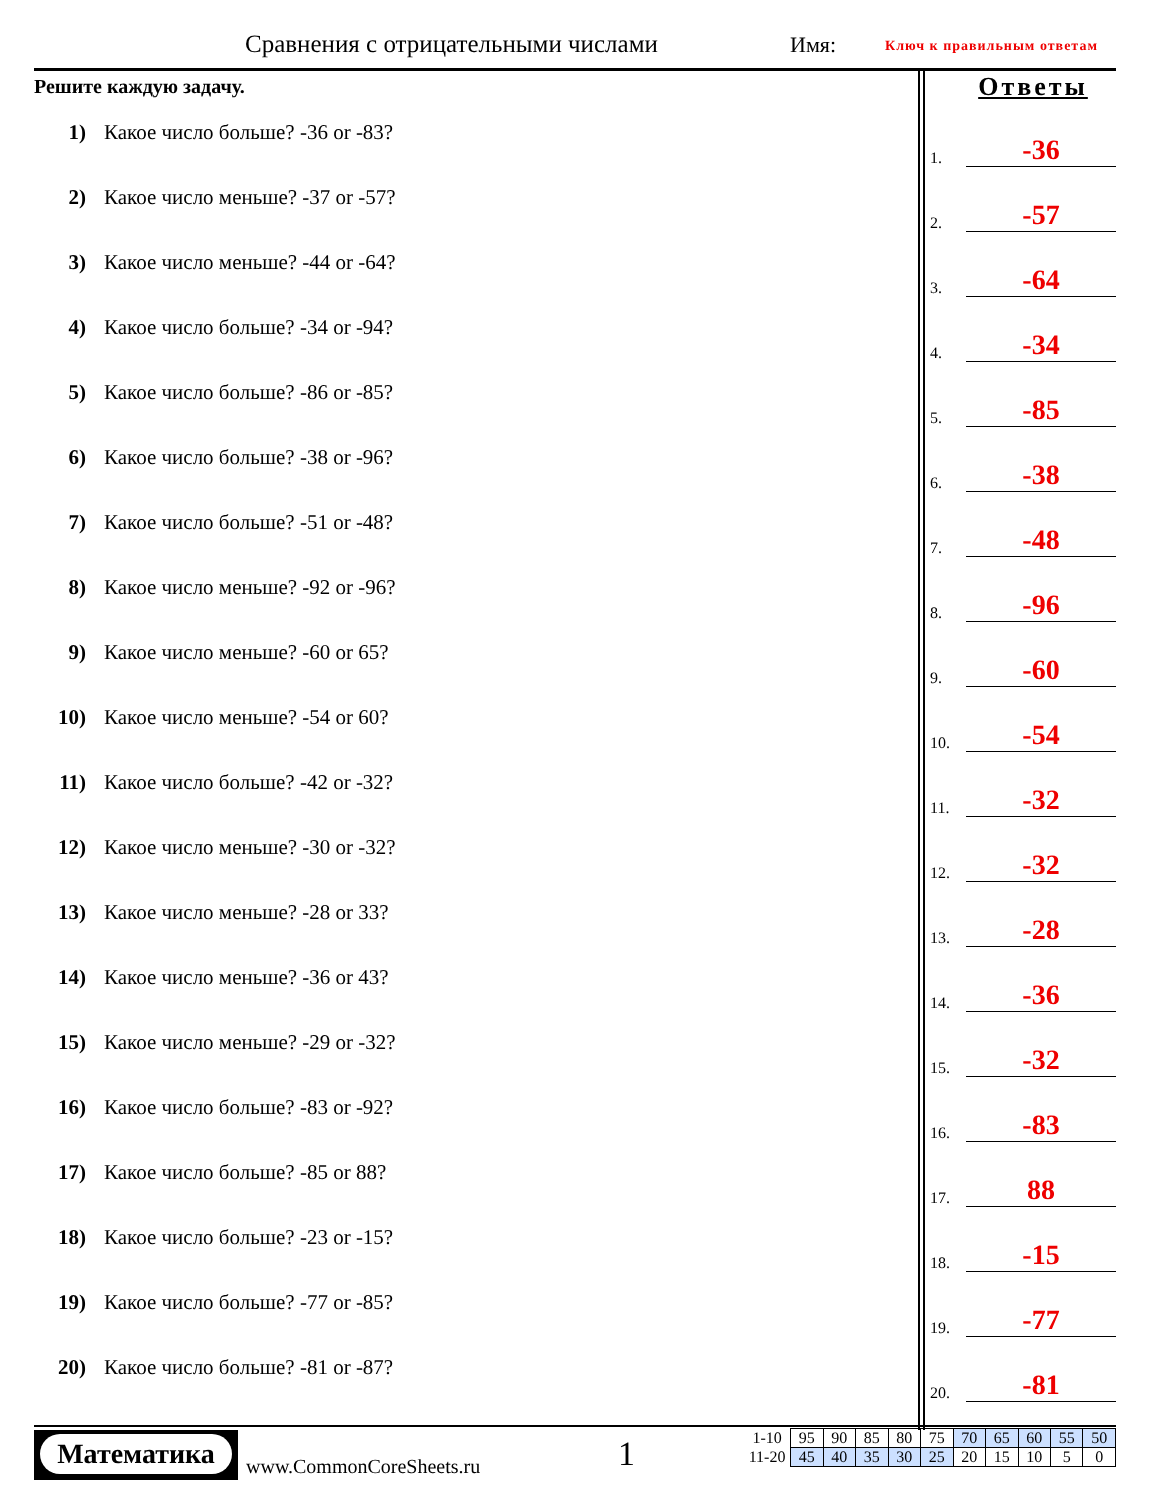Сравнения с отрицательными числами
Имя: Ключ к правильным ответам
Решите каждую задачу.
1) Какое число больше? -36 or -83?
2) Какое число меньше? -37 or -57?
3) Какое число меньше? -44 or -64?
4) Какое число больше? -34 or -94?
5) Какое число больше? -86 or -85?
6) Какое число больше? -38 or -96?
7) Какое число больше? -51 or -48?
8) Какое число меньше? -92 or -96?
9) Какое число меньше? -60 or 65?
10) Какое число меньше? -54 or 60?
11) Какое число больше? -42 or -32?
12) Какое число меньше? -30 or -32?
13) Какое число меньше? -28 or 33?
14) Какое число меньше? -36 or 43?
15) Какое число меньше? -29 or -32?
16) Какое число больше? -83 or -92?
17) Какое число больше? -85 or 88?
18) Какое число больше? -23 or -15?
19) Какое число больше? -77 or -85?
20) Какое число больше? -81 or -87?
Ответы
1.
-36
2.
-57
3.
-64
4.
-34
5.
-85
6.
-38
7.
-48
8.
-96
9.
-60
10.
-54
11.
-32
12.
-32
13.
-28
14.
-36
15.
-32
16.
-83
17.
88
18.
-15
19.
-77
20.
-81
Математика
www.CommonCoreSheets.ru 1
| 1-10 | 95 | 90 | 85 | 80 | 75 | 70 | 65 | 60 | 55 | 50 |
| 11-20 | 45 | 40 | 35 | 30 | 25 | 20 | 15 | 10 | 5 | 0 |